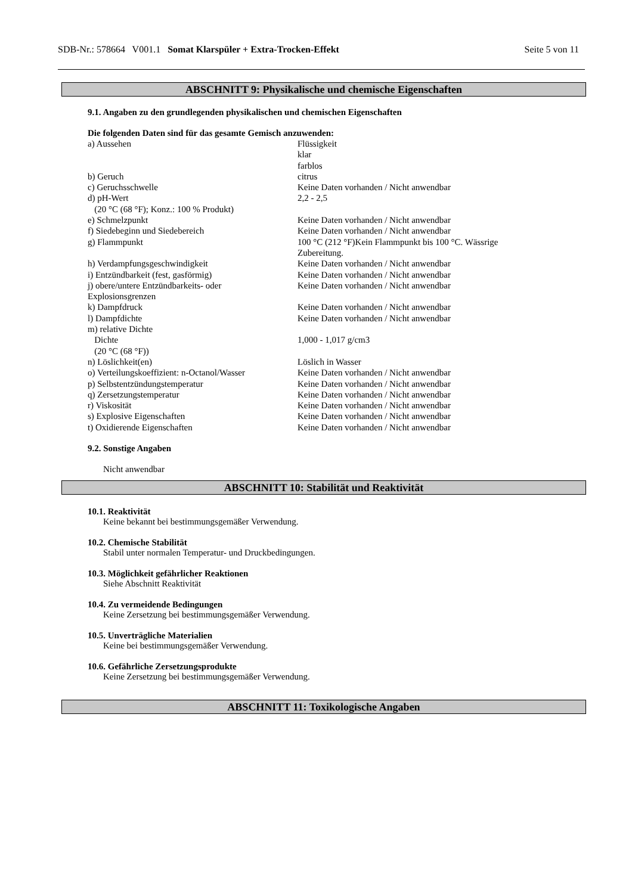SDB-Nr.: 578664 V001.1 Somat Klarspüler + Extra-Trocken-Effekt Seite 5 von 11
ABSCHNITT 9: Physikalische und chemische Eigenschaften
9.1. Angaben zu den grundlegenden physikalischen und chemischen Eigenschaften
Die folgenden Daten sind für das gesamte Gemisch anzuwenden:
| a) Aussehen | Flüssigkeit klar farblos |
| b) Geruch | citrus |
| c) Geruchsschwelle | Keine Daten vorhanden / Nicht anwendbar |
| d) pH-Wert (20 °C (68 °F); Konz.: 100 % Produkt) | 2,2 - 2,5 |
| e) Schmelzpunkt | Keine Daten vorhanden / Nicht anwendbar |
| f) Siedebeginn und Siedebereich | Keine Daten vorhanden / Nicht anwendbar |
| g) Flammpunkt | 100 °C (212 °F)Kein Flammpunkt bis 100 °C. Wässrige Zubereitung. |
| h) Verdampfungsgeschwindigkeit | Keine Daten vorhanden / Nicht anwendbar |
| i) Entzündbarkeit (fest, gasförmig) | Keine Daten vorhanden / Nicht anwendbar |
| j) obere/untere Entzündbarkeits- oder Explosionsgrenzen | Keine Daten vorhanden / Nicht anwendbar |
| k) Dampfdruck | Keine Daten vorhanden / Nicht anwendbar |
| l) Dampfdichte | Keine Daten vorhanden / Nicht anwendbar |
| m) relative Dichte | |
| Dichte (20 °C (68 °F)) | 1,000 - 1,017 g/cm3 |
| n) Löslichkeit(en) | Löslich in Wasser |
| o) Verteilungskoeffizient: n-Octanol/Wasser | Keine Daten vorhanden / Nicht anwendbar |
| p) Selbstentzündungstemperatur | Keine Daten vorhanden / Nicht anwendbar |
| q) Zersetzungstemperatur | Keine Daten vorhanden / Nicht anwendbar |
| r) Viskosität | Keine Daten vorhanden / Nicht anwendbar |
| s) Explosive Eigenschaften | Keine Daten vorhanden / Nicht anwendbar |
| t) Oxidierende Eigenschaften | Keine Daten vorhanden / Nicht anwendbar |
9.2. Sonstige Angaben
Nicht anwendbar
ABSCHNITT 10: Stabilität und Reaktivität
10.1. Reaktivität
Keine bekannt bei bestimmungsgemäßer Verwendung.
10.2. Chemische Stabilität
Stabil unter normalen Temperatur- und Druckbedingungen.
10.3. Möglichkeit gefährlicher Reaktionen
Siehe Abschnitt Reaktivität
10.4. Zu vermeidende Bedingungen
Keine Zersetzung bei bestimmungsgemäßer Verwendung.
10.5. Unverträgliche Materialien
Keine bei bestimmungsgemäßer Verwendung.
10.6. Gefährliche Zersetzungsprodukte
Keine Zersetzung bei bestimmungsgemäßer Verwendung.
ABSCHNITT 11: Toxikologische Angaben